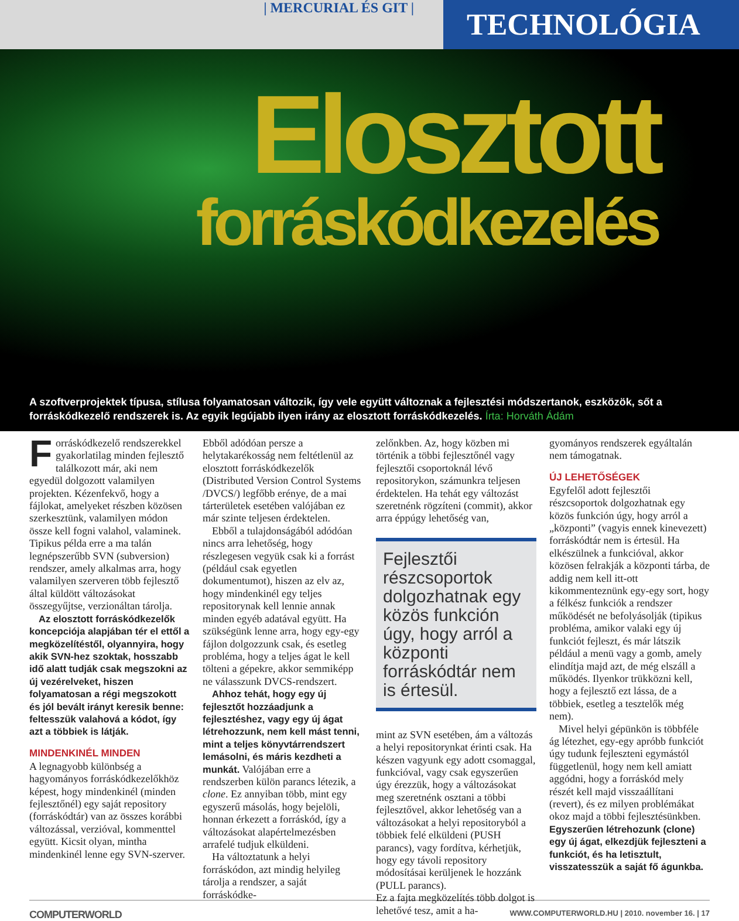| MERCURIAL ÉS GIT |
TECHNOLÓGIA
Elosztott
forráskódkezelés
A szoftverprojektek típusa, stílusa folyamatosan változik, így vele együtt változnak a fejlesztési módszertanok, eszközök, sőt a forráskódkezelő rendszerek is. Az egyik legújabb ilyen irány az elosztott forráskódkezelés. Írta: Horváth Ádám
Forráskódkezelő rendszerekkel gyakorlatilag minden fejlesztő találkozott már, aki nem egyedül dolgozott valamilyen projekten. Kézenfekvő, hogy a fájlokat, amelyeket részben közösen szerkesztünk, valamilyen módon össze kell fogni valahol, valaminek. Tipikus példa erre a ma talán legnépszerűbb SVN (subversion) rendszer, amely alkalmas arra, hogy valamilyen szerveren több fejlesztő által küldött változásokat összegyűjtse, verzionáltan tárolja.
Az elosztott forráskódkezelők koncepciója alapjában tér el ettől a megközelítéstől, olyannyira, hogy akik SVN-hez szoktak, hosszabb idő alatt tudják csak megszokni az új vezérelveket, hiszen folyamatosan a régi megszokott és jól bevált irányt keresik benne: feltesszük valahová a kódot, így azt a többiek is látják.
MINDENKINÉL MINDEN
A legnagyobb különbség a hagyományos forráskódkezelőkhöz képest, hogy mindenkinél (minden fejlesztőnél) egy saját repository (forráskódtár) van az összes korábbi változással, verzióval, kommenttel együtt. Kicsit olyan, mintha mindenkinél lenne egy SVN-szerver.
Ebből adódóan persze a helytakarékosság nem feltétlenül az elosztott forráskódkezelők (Distributed Version Control Systems /DVCS/) legfőbb erénye, de a mai tárterületek esetében valójában ez már szinte teljesen érdektelen.
Ebből a tulajdonságából adódóan nincs arra lehetőség, hogy részlegesen vegyük csak ki a forrást (például csak egyetlen dokumentumot), hiszen az elv az, hogy mindenkinél egy teljes repositorynak kell lennie annak minden egyéb adatával együtt. Ha szükségünk lenne arra, hogy egy-egy fájlon dolgozzunk csak, és esetleg probléma, hogy a teljes ágat le kell tölteni a gépekre, akkor semmiképp ne válasszunk DVCS-rendszert.
Ahhoz tehát, hogy egy új fejlesztőt hozzáadjunk a fejlesztéshez, vagy egy új ágat létrehozzunk, nem kell mást tenni, mint a teljes könyvtárrendszert lemásolni, és máris kezdheti a munkát. Valójában erre a rendszerben külön parancs létezik, a clone. Ez annyiban több, mint egy egyszerű másolás, hogy bejelöli, honnan érkezett a forráskód, így a változásokat alapértelmezésben arrafelé tudjuk elküldeni.
Ha változtatunk a helyi forráskódon, azt mindig helyileg tárolja a rendszer, a saját forráskódke-
zelőnkben. Az, hogy közben mi történik a többi fejlesztőnél vagy fejlesztői csoportoknál lévő repositorykon, számunkra teljesen érdektelen. Ha tehát egy változást szeretnénk rögzíteni (commit), akkor arra éppúgy lehetőség van,
Fejlesztői részcsoportok dolgozhatnak egy közös funkción úgy, hogy arról a központi forráskódtár nem is értesül.
mint az SVN esetében, ám a változás a helyi repositorynkat érinti csak. Ha készen vagyunk egy adott csomaggal, funkcióval, vagy csak egyszerűen úgy érezzük, hogy a változásokat meg szeretnénk osztani a többi fejlesztővel, akkor lehetőség van a változásokat a helyi repositoryból a többiek felé elküldeni (PUSH parancs), vagy fordítva, kérhetjük, hogy egy távoli repository módosításai kerüljenek le hozzánk (PULL parancs).
Ez a fajta megközelítés több dolgot is lehetővé tesz, amit a ha-
gyományos rendszerek egyáltalán nem támogatnak.
ÚJ LEHETŐSÉGEK
Egyfelől adott fejlesztői részcsoportok dolgozhatnak egy közös funkción úgy, hogy arról a „központi” (vagyis ennek kinevezett) forráskódtár nem is értesül. Ha elkészülnek a funkcióval, akkor közösen felrakják a központi tárba, de addig nem kell itt-ott kikommenteznünk egy-egy sort, hogy a félkész funkciók a rendszer működését ne befolyásolják (tipikus probléma, amikor valaki egy új funkciót fejleszt, és már látszik például a menü vagy a gomb, amely elindítja majd azt, de még elszáll a működés. Ilyenkor trükközni kell, hogy a fejlesztő ezt lássa, de a többiek, esetleg a tesztelők még nem).
Mivel helyi gépünkön is többféle ág létezhet, egy-egy apróbb funkciót úgy tudunk fejleszteni egymástól függetlenül, hogy nem kell amiatt aggódni, hogy a forráskód mely részét kell majd visszaállítani (revert), és ez milyen problémákat okoz majd a többi fejlesztésünkben. Egyszerűen létrehozunk (clone) egy új ágat, elkezdjük fejleszteni a funkciót, és ha letisztult, visszatesszük a saját fő águnkba.
COMPUTERWORLD WWW.COMPUTERWORLD.HU | 2010. november 16. | 17